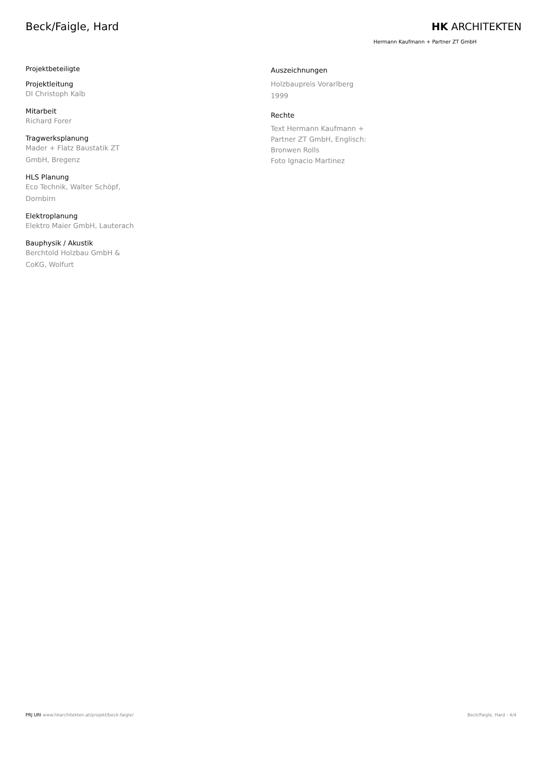Beck/Faigle, Hard HK ARCHITEKTEN
Hermann Kaufmann + Partner ZT GmbH
Projektbeteiligte
Projektleitung
DI Christoph Kalb
Mitarbeit
Richard Forer
Tragwerksplanung
Mader + Flatz Baustatik ZT
GmbH, Bregenz
HLS Planung
Eco Technik, Walter Schöpf,
Dornbirn
Elektroplanung
Elektro Maier GmbH, Lauterach
Bauphysik / Akustik
Berchtold Holzbau GmbH &
CoKG, Wolfurt
Auszeichnungen
Holzbaupreis Vorarlberg
1999
Rechte
Text Hermann Kaufmann +
Partner ZT GmbH, Englisch:
Bronwen Rolls
Foto Ignacio Martinez
PRJ URI www.hkarchitekten.at/projekt/beck-faigle/ Beck/Faigle, Hard - 4/4